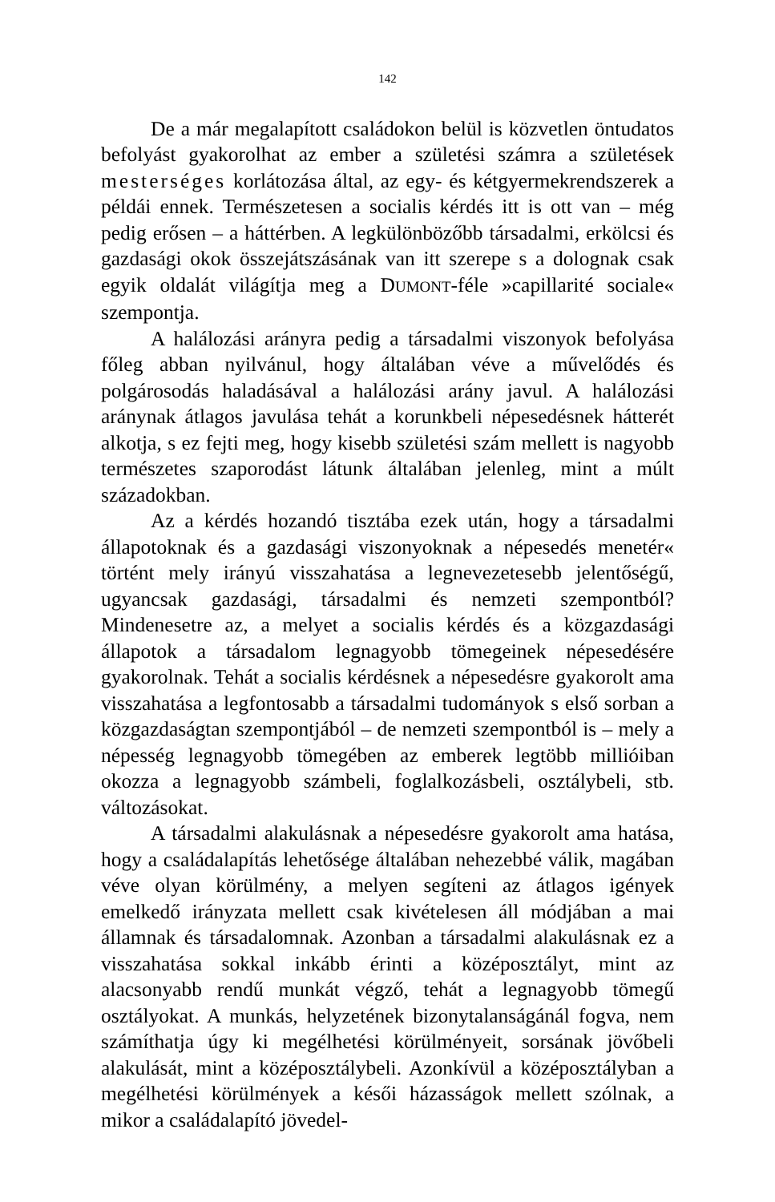142
De a már megalapított családokon belül is közvetlen öntudatos befolyást gyakorolhat az ember a születési számra a születések mesterséges korlátozása által, az egy- és kétgyermekrendszerek a példái ennek. Természetesen a socialis kérdés itt is ott van – még pedig erősen – a háttérben. A legkülönbözőbb társadalmi, erkölcsi és gazdasági okok összejátszásának van itt szerepe s a dolognak csak egyik oldalát világítja meg a DUMONT-féle »capillarité sociale« szempontja.
A halálozási arányra pedig a társadalmi viszonyok befolyása főleg abban nyilvánul, hogy általában véve a művelődés és polgárosodás haladásával a halálozási arány javul. A halálozási aránynak átlagos javulása tehát a korunkbeli népesedésnek hátterét alkotja, s ez fejti meg, hogy kisebb születési szám mellett is nagyobb természetes szaporodást látunk általában jelenleg, mint a múlt századokban.
Az a kérdés hozandó tisztába ezek után, hogy a társadalmi állapotoknak és a gazdasági viszonyoknak a népesedés menetér« történt mely irányú visszahatása a legnevezetesebb jelentőségű, ugyancsak gazdasági, társadalmi és nemzeti szempontból? Mindenesetre az, a melyet a socialis kérdés és a közgazdasági állapotok a társadalom legnagyobb tömegeinek népesedésére gyakorolnak. Tehát a socialis kérdésnek a népesedésre gyakorolt ama visszahatása a legfontosabb a társadalmi tudományok s első sorban a közgazdaságtan szempontjából – de nemzeti szempontból is – mely a népesség legnagyobb tömegében az emberek legtöbb millióiban okozza a legnagyobb számbeli, foglalkozásbeli, osztálybeli, stb. változásokat.
A társadalmi alakulásnak a népesedésre gyakorolt ama hatása, hogy a családalapítás lehetősége általában nehezebbé válik, magában véve olyan körülmény, a melyen segíteni az átlagos igények emelkedő irányzata mellett csak kivételesen áll módjában a mai államnak és társadalomnak. Azonban a társadalmi alakulásnak ez a visszahatása sokkal inkább érinti a középosztályt, mint az alacsonyabb rendű munkát végző, tehát a legnagyobb tömegű osztályokat. A munkás, helyzetének bizonytalanságánál fogva, nem számíthatja úgy ki megélhetési körülményeit, sorsának jövőbeli alakulását, mint a középosztálybeli. Azonkívül a középosztályban a megélhetési körülmények a késői házasságok mellett szólnak, a mikor a családalapító jövedel-